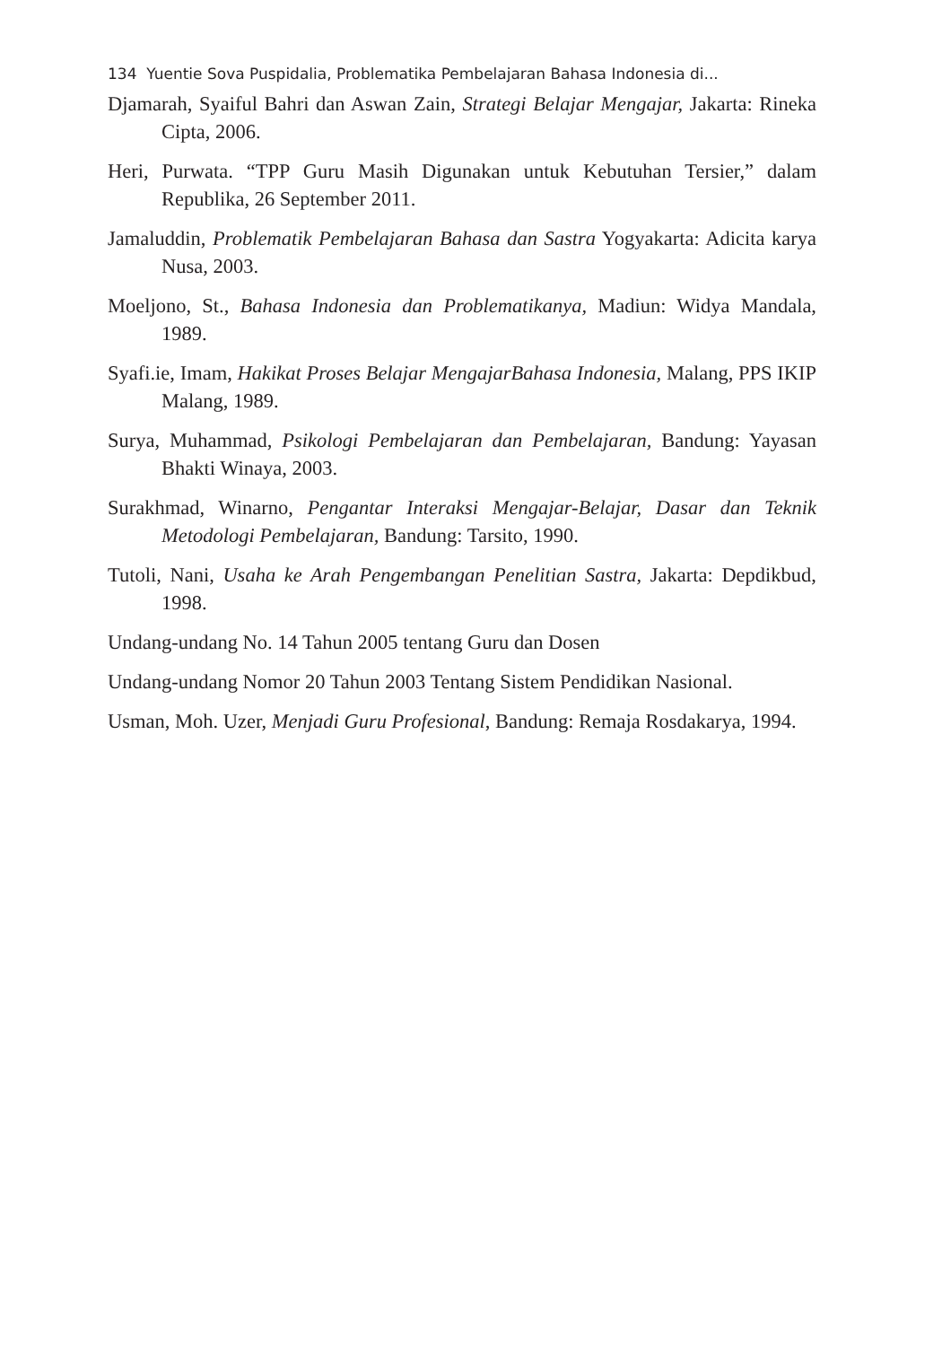134 Yuentie Sova Puspidalia, Problematika Pembelajaran Bahasa Indonesia di...
Djamarah, Syaiful Bahri dan Aswan Zain, Strategi Belajar Mengajar, Jakarta: Rineka Cipta, 2006.
Heri, Purwata. “TPP Guru Masih Digunakan untuk Kebutuhan Tersier,” dalam Republika, 26 September 2011.
Jamaluddin, Problematik Pembelajaran Bahasa dan Sastra Yogyakarta: Adicita karya Nusa, 2003.
Moeljono, St., Bahasa Indonesia dan Problematikanya, Madiun: Widya Mandala, 1989.
Syafi.ie, Imam, Hakikat Proses Belajar MengajarBahasa Indonesia, Malang, PPS IKIP Malang, 1989.
Surya, Muhammad, Psikologi Pembelajaran dan Pembelajaran, Bandung: Yayasan Bhakti Winaya, 2003.
Surakhmad, Winarno, Pengantar Interaksi Mengajar-Belajar, Dasar dan Teknik Metodologi Pembelajaran, Bandung: Tarsito, 1990.
Tutoli, Nani, Usaha ke Arah Pengembangan Penelitian Sastra, Jakarta: Depdikbud, 1998.
Undang-undang No. 14 Tahun 2005 tentang Guru dan Dosen
Undang-undang Nomor 20 Tahun 2003 Tentang Sistem Pendidikan Nasional.
Usman, Moh. Uzer, Menjadi Guru Profesional, Bandung: Remaja Rosdakarya, 1994.